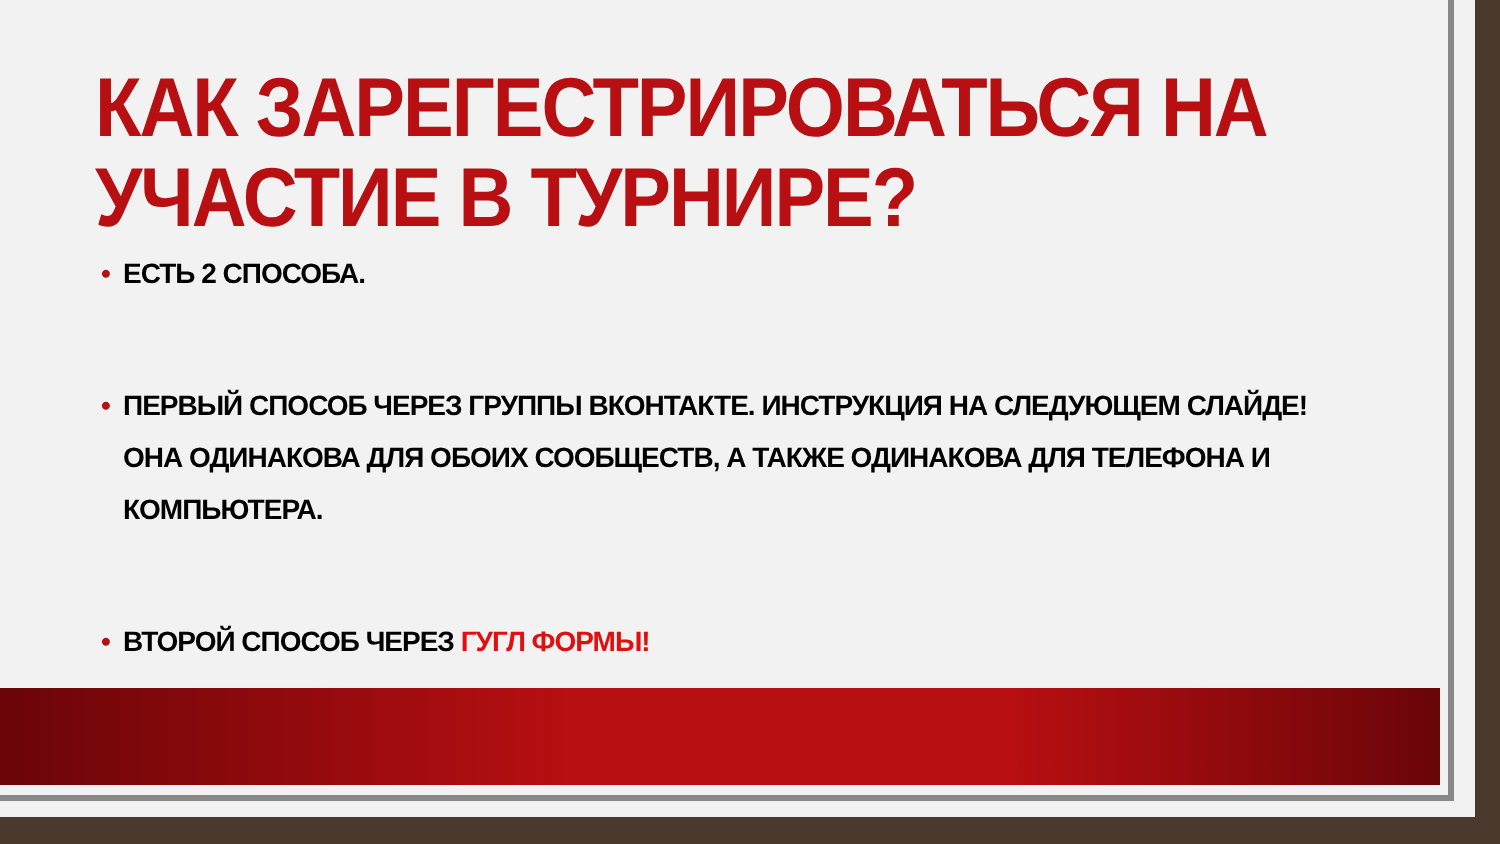КАК ЗАРЕГЕСТРИРОВАТЬСЯ НА УЧАСТИЕ В ТУРНИРЕ?
• ЕСТЬ 2 СПОСОБА.
• ПЕРВЫЙ СПОСОБ ЧЕРЕЗ ГРУППЫ ВКОНТАКТЕ. ИНСТРУКЦИЯ НА СЛЕДУЮЩЕМ СЛАЙДЕ! ОНА ОДИНАКОВА ДЛЯ ОБОИХ СООБЩЕСТВ, А ТАКЖЕ ОДИНАКОВА ДЛЯ ТЕЛЕФОНА И КОМПЬЮТЕРА.
• ВТОРОЙ СПОСОБ ЧЕРЕЗ ГУГЛ ФОРМЫ!